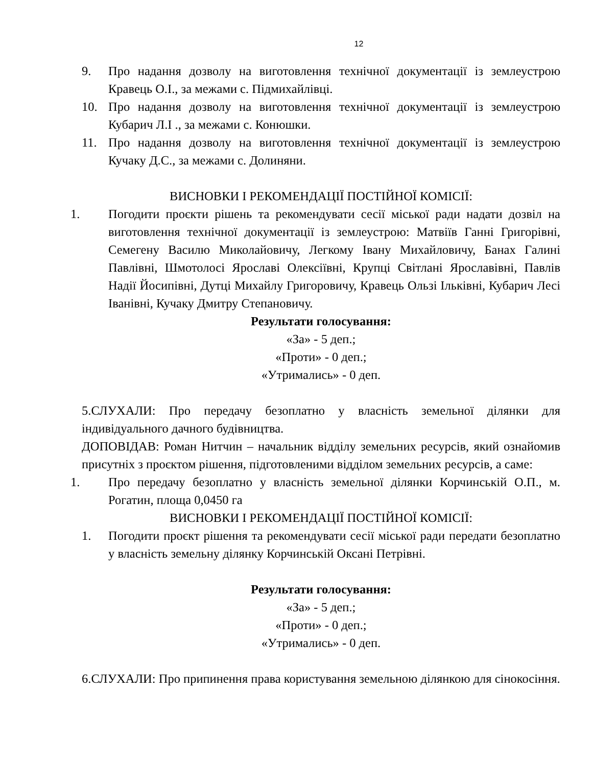12
9. Про надання дозволу на виготовлення технічної документації із землеустрою Кравець О.І., за межами с. Підмихайлівці.
10. Про надання дозволу на виготовлення технічної документації із землеустрою Кубарич Л.І ., за межами с. Конюшки.
11. Про надання дозволу на виготовлення технічної документації із землеустрою Кучаку Д.С., за межами с. Долиняни.
ВИСНОВКИ І РЕКОМЕНДАЦІЇ ПОСТІЙНОЇ КОМІСІЇ:
1. Погодити проєкти рішень та рекомендувати сесії міської ради надати дозвіл на виготовлення технічної документації із землеустрою: Матвіїв Ганні Григорівні, Семегену Василю Миколайовичу, Легкому Івану Михайловичу, Банах Галині Павлівні, Шмотолосі Ярославі Олексіївні, Крупці Світлані Ярославівні, Павлів Надії Йосипівні, Дутці Михайлу Григоровичу, Кравець Ользі Ільківні, Кубарич Лесі Іванівні, Кучаку Дмитру Степановичу.
Результати голосування:
«За» - 5 деп.;
«Проти» - 0 деп.;
«Утримались» - 0 деп.
5.СЛУХАЛИ: Про передачу безоплатно у власність земельної ділянки для індивідуального дачного будівництва.
ДОПОВІДАВ: Роман Нитчин – начальник відділу земельних ресурсів, який ознайомив присутніх з проєктом рішення, підготовленими відділом земельних ресурсів, а саме:
1. Про передачу безоплатно у власність земельної ділянки Корчинській О.П., м. Рогатин, площа 0,0450 га
ВИСНОВКИ І РЕКОМЕНДАЦІЇ ПОСТІЙНОЇ КОМІСІЇ:
1. Погодити проєкт рішення та рекомендувати сесії міської ради передати безоплатно у власність земельну ділянку Корчинській Оксані Петрівні.
Результати голосування:
«За» - 5 деп.;
«Проти» - 0 деп.;
«Утримались» - 0 деп.
6.СЛУХАЛИ: Про припинення права користування земельною ділянкою для сінокосіння.